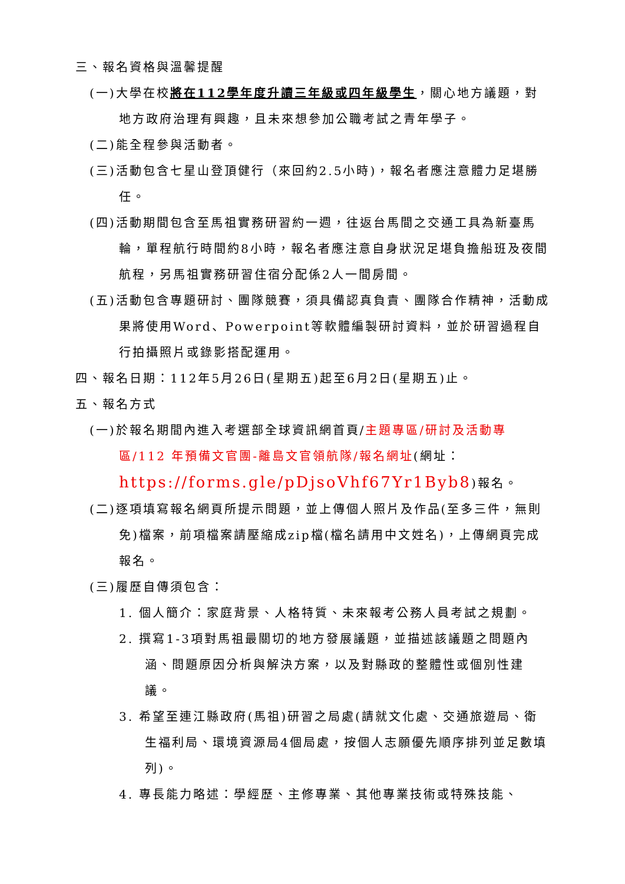三、報名資格與溫馨提醒
(一)大學在校將在112學年度升讀三年級或四年級學生，關心地方議題，對地方政府治理有興趣，且未來想參加公職考試之青年學子。
(二)能全程參與活動者。
(三)活動包含七星山登頂健行（來回約2.5小時)，報名者應注意體力足堪勝任。
(四)活動期間包含至馬祖實務研習約一週，往返台馬間之交通工具為新臺馬輪，單程航行時間約8小時，報名者應注意自身狀況足堪負擔船班及夜間航程，另馬祖實務研習住宿分配係2人一間房間。
(五)活動包含專題研討、團隊競賽，須具備認真負責、團隊合作精神，活動成果將使用Word、Powerpoint等軟體編製研討資料，並於研習過程自行拍攝照片或錄影搭配運用。
四、報名日期：112年5月26日(星期五)起至6月2日(星期五)止。
五、報名方式
(一)於報名期間內進入考選部全球資訊網首頁/主題專區/研討及活動專區/112 年預備文官團-離島文官領航隊/報名網址(網址：https://forms.gle/pDjsoVhf67Yr1Byb8)報名。
(二)逐項填寫報名網頁所提示問題，並上傳個人照片及作品(至多三件，無則免)檔案，前項檔案請壓縮成zip檔(檔名請用中文姓名)，上傳網頁完成報名。
(三)履歷自傳須包含：
1. 個人簡介：家庭背景、人格特質、未來報考公務人員考試之規劃。
2. 撰寫1-3項對馬祖最關切的地方發展議題，並描述該議題之問題內涵、問題原因分析與解決方案，以及對縣政的整體性或個別性建議。
3. 希望至連江縣政府(馬祖)研習之局處(請就文化處、交通旅遊局、衛生福利局、環境資源局4個局處，按個人志願優先順序排列並足數填列)。
4. 專長能力略述：學經歷、主修專業、其他專業技術或特殊技能、